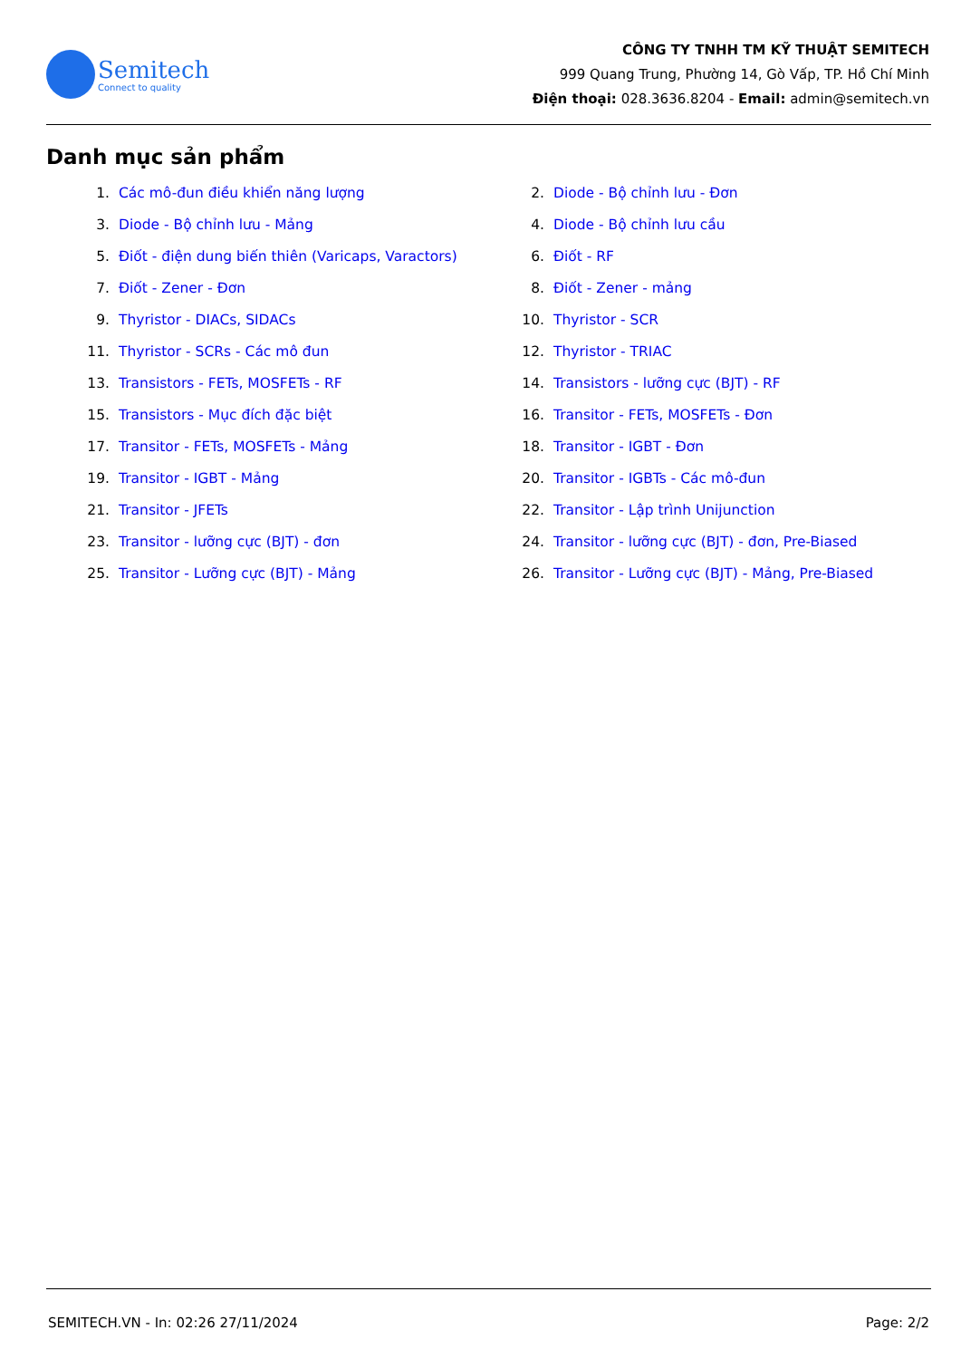Semitech
Connect to quality
CÔNG TY TNHH TM KỸ THUẬT SEMITECH
999 Quang Trung, Phường 14, Gò Vấp, TP. Hồ Chí Minh
Điện thoại: 028.3636.8204 - Email: admin@semitech.vn
Danh mục sản phẩm
1. Các mô-đun điều khiển năng lượng
2. Diode - Bộ chỉnh lưu - Đơn
3. Diode - Bộ chỉnh lưu - Mảng
4. Diode - Bộ chỉnh lưu cầu
5. Điốt - điện dung biến thiên (Varicaps, Varactors)
6. Điốt - RF
7. Điốt - Zener - Đơn
8. Điốt - Zener - mảng
9. Thyristor - DIACs, SIDACs
10. Thyristor - SCR
11. Thyristor - SCRs - Các mô đun
12. Thyristor - TRIAC
13. Transistors - FETs, MOSFETs - RF
14. Transistors - lưỡng cực (BJT) - RF
15. Transistors - Mục đích đặc biệt
16. Transitor - FETs, MOSFETs - Đơn
17. Transitor - FETs, MOSFETs - Mảng
18. Transitor - IGBT - Đơn
19. Transitor - IGBT - Mảng
20. Transitor - IGBTs - Các mô-đun
21. Transitor - JFETs
22. Transitor - Lập trình Unijunction
23. Transitor - lưỡng cực (BJT) - đơn
24. Transitor - lưỡng cực (BJT) - đơn, Pre-Biased
25. Transitor - Lưỡng cực (BJT) - Mảng
26. Transitor - Lưỡng cực (BJT) - Mảng, Pre-Biased
SEMITECH.VN - In: 02:26 27/11/2024 Page: 2/2